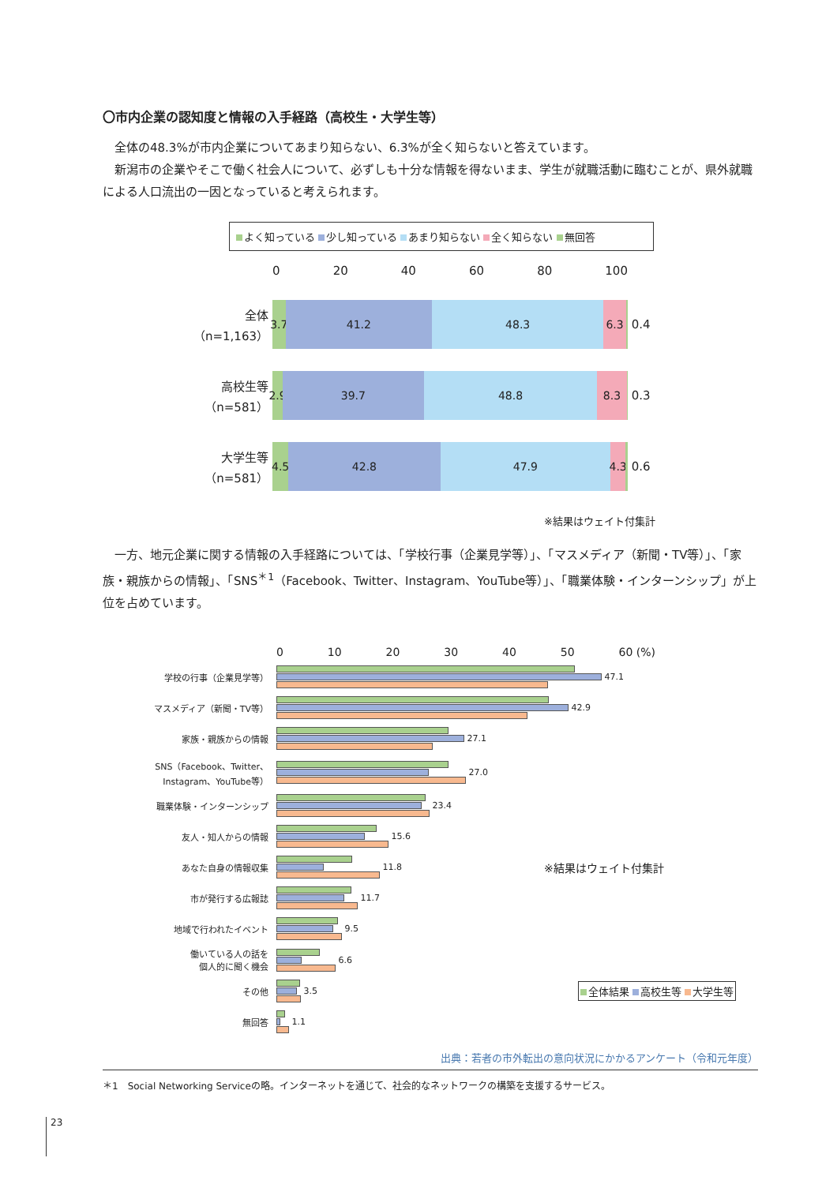〇市内企業の認知度と情報の入手経路（高校生・大学生等）
　全体の48.3%が市内企業についてあまり知らない、6.3%が全く知らないと答えています。
　新潟市の企業やそこで働く社会人について、必ずしも十分な情報を得ないまま、学生が就職活動に臨むことが、県外就職による人口流出の一因となっていると考えられます。
よく知っている 少し知っている あまり知らない 全く知らない 無回答
0 20 40 60 80 100
全体
（n=1,163）
3.7 41.2 48.3 6.3
0.4
高校生等
（n=581）
2.9 39.7 48.8 8.3
0.3
大学生等
（n=581）
4.5 42.8 47.9 4.3
0.6
※結果はウェイト付集計
　一方、地元企業に関する情報の入手経路については、「学校行事（企業見学等）」、「マスメディア（新聞・TV等）」、「家族・親族からの情報」、「SNS<sup>＊1</sup>（Facebook、Twitter、Instagram、YouTube等）」、「職業体験・インターンシップ」が上位を占めています。
0 10 20 30 40 50 60 (%)
学校の行事（企業見学等）
47.1
マスメディア（新聞・TV等）
42.9
家族・親族からの情報
27.1
SNS（Facebook、Twitter、Instagram、YouTube等）
27.0
職業体験・インターンシップ
23.4
友人・知人からの情報
15.6
あなた自身の情報収集
11.8 ※結果はウェイト付集計
市が発行する広報誌
11.7
地域で行われたイベント
9.5
働いている人の話を
個人的に聞く機会
6.6
その他
3.5 全体結果 高校生等 大学生等
無回答
1.1
出典：若者の市外転出の意向状況にかかるアンケート（令和元年度）
＊1　Social Networking Serviceの略。インターネットを通じて、社会的なネットワークの構築を支援するサービス。
23